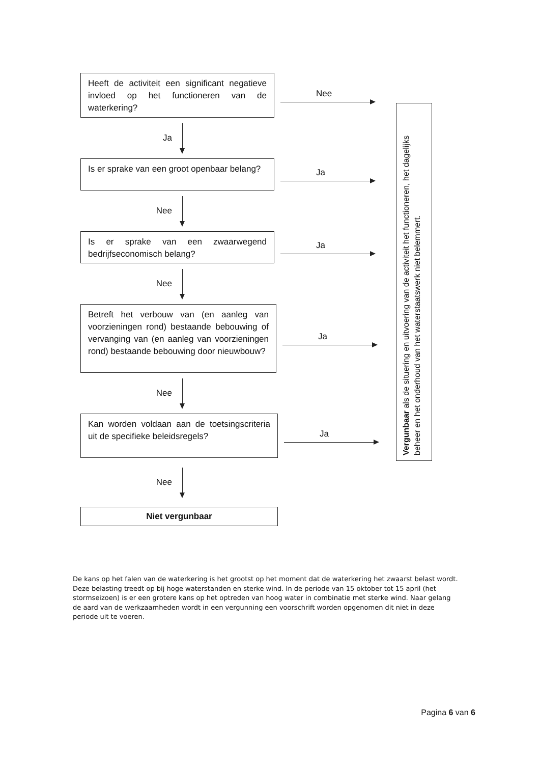Heeft de activiteit een significant negatieve invloed op het functioneren van de waterkering?
Nee
Ja
Is er sprake van een groot openbaar belang?
Ja
Nee
Is er sprake van een zwaarwegend bedrijfseconomisch belang?
Ja
Nee
Betreft het verbouw van (en aanleg van voorzieningen rond) bestaande bebouwing of vervanging van (en aanleg van voorzieningen rond) bestaande bebouwing door nieuwbouw?
Ja
Nee
Kan worden voldaan aan de toetsingscriteria uit de specifieke beleidsregels?
Ja
Nee
Niet vergunbaar
Vergunbaar als de situering en uitvoering van de activiteit het functioneren, het dagelijks beheer en het onderhoud van het waterstaatswerk niet belemmert.
De kans op het falen van de waterkering is het grootst op het moment dat de waterkering het zwaarst belast wordt. Deze belasting treedt op bij hoge waterstanden en sterke wind. In de periode van 15 oktober tot 15 april (het stormseizoen) is er een grotere kans op het optreden van hoog water in combinatie met sterke wind. Naar gelang de aard van de werkzaamheden wordt in een vergunning een voorschrift worden opgenomen dit niet in deze periode uit te voeren.
Pagina 6 van 6